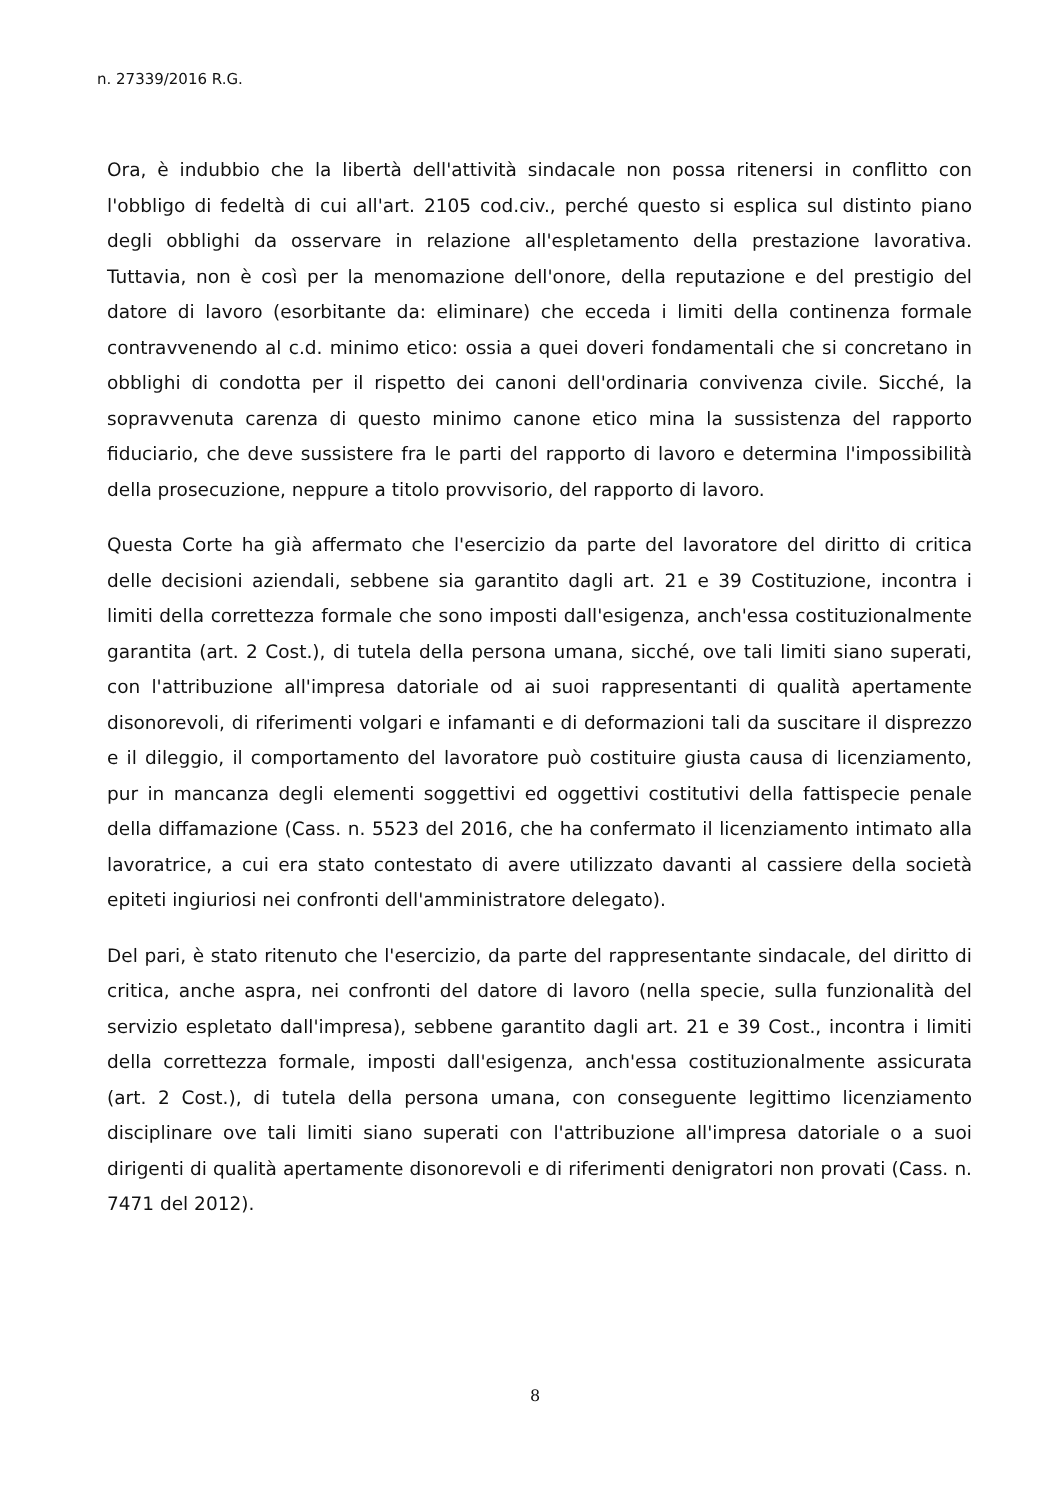n. 27339/2016 R.G.
Ora, è indubbio che la libertà dell'attività sindacale non possa ritenersi in conflitto con l'obbligo di fedeltà di cui all'art. 2105 cod.civ., perché questo si esplica sul distinto piano degli obblighi da osservare in relazione all'espletamento della prestazione lavorativa. Tuttavia, non è così per la menomazione dell'onore, della reputazione e del prestigio del datore di lavoro (esorbitante da: eliminare) che ecceda i limiti della continenza formale contravvenendo al c.d. minimo etico: ossia a quei doveri fondamentali che si concretano in obblighi di condotta per il rispetto dei canoni dell'ordinaria convivenza civile. Sicché, la sopravvenuta carenza di questo minimo canone etico mina la sussistenza del rapporto fiduciario, che deve sussistere fra le parti del rapporto di lavoro e determina l'impossibilità della prosecuzione, neppure a titolo provvisorio, del rapporto di lavoro.
Questa Corte ha già affermato che l'esercizio da parte del lavoratore del diritto di critica delle decisioni aziendali, sebbene sia garantito dagli art. 21 e 39 Costituzione, incontra i limiti della correttezza formale che sono imposti dall'esigenza, anch'essa costituzionalmente garantita (art. 2 Cost.), di tutela della persona umana, sicché, ove tali limiti siano superati, con l'attribuzione all'impresa datoriale od ai suoi rappresentanti di qualità apertamente disonorevoli, di riferimenti volgari e infamanti e di deformazioni tali da suscitare il disprezzo e il dileggio, il comportamento del lavoratore può costituire giusta causa di licenziamento, pur in mancanza degli elementi soggettivi ed oggettivi costitutivi della fattispecie penale della diffamazione (Cass. n. 5523 del 2016, che ha confermato il licenziamento intimato alla lavoratrice, a cui era stato contestato di avere utilizzato davanti al cassiere della società epiteti ingiuriosi nei confronti dell'amministratore delegato).
Del pari, è stato ritenuto che l'esercizio, da parte del rappresentante sindacale, del diritto di critica, anche aspra, nei confronti del datore di lavoro (nella specie, sulla funzionalità del servizio espletato dall'impresa), sebbene garantito dagli art. 21 e 39 Cost., incontra i limiti della correttezza formale, imposti dall'esigenza, anch'essa costituzionalmente assicurata (art. 2 Cost.), di tutela della persona umana, con conseguente legittimo licenziamento disciplinare ove tali limiti siano superati con l'attribuzione all'impresa datoriale o a suoi dirigenti di qualità apertamente disonorevoli e di riferimenti denigratori non provati (Cass. n. 7471 del 2012).
8